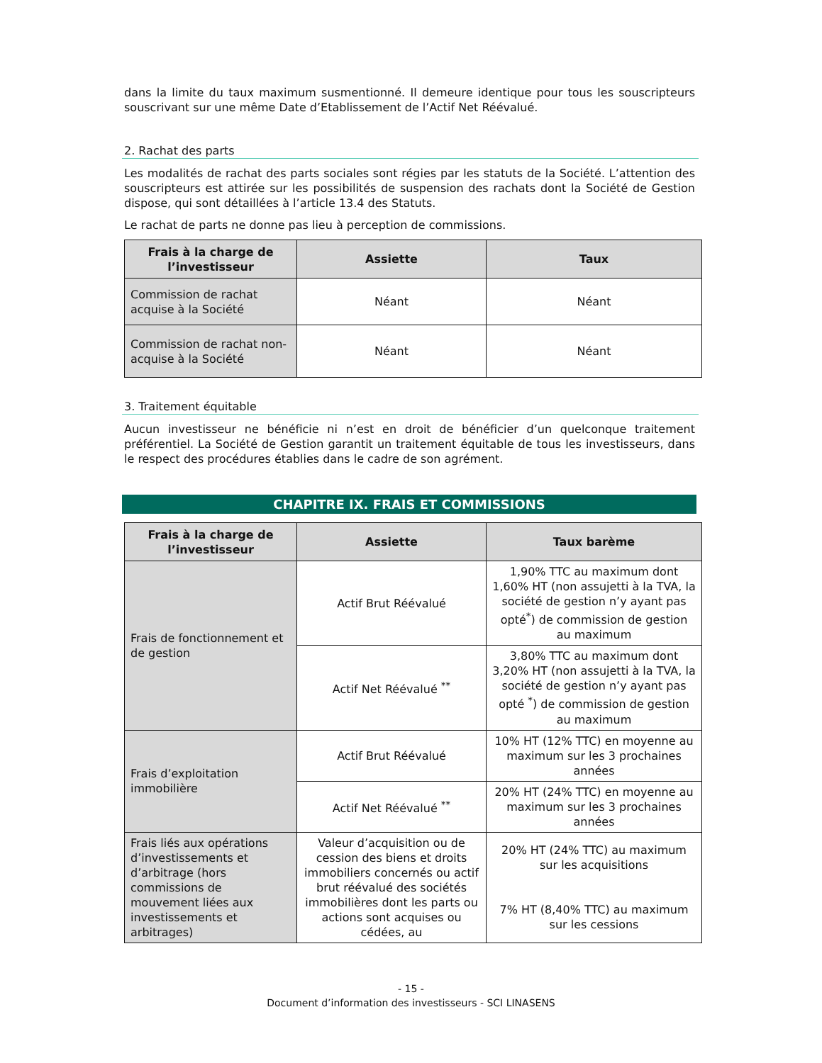dans la limite du taux maximum susmentionné. Il demeure identique pour tous les souscripteurs souscrivant sur une même Date d’Etablissement de l’Actif Net Réévalué.
2. Rachat des parts
Les modalités de rachat des parts sociales sont régies par les statuts de la Société. L’attention des souscripteurs est attirée sur les possibilités de suspension des rachats dont la Société de Gestion dispose, qui sont détaillées à l’article 13.4 des Statuts.
Le rachat de parts ne donne pas lieu à perception de commissions.
| Frais à la charge de l’investisseur | Assiette | Taux |
| --- | --- | --- |
| Commission de rachat acquise à la Société | Néant | Néant |
| Commission de rachat non-acquise à la Société | Néant | Néant |
3. Traitement équitable
Aucun investisseur ne bénéficie ni n’est en droit de bénéficier d’un quelconque traitement préférentiel. La Société de Gestion garantit un traitement équitable de tous les investisseurs, dans le respect des procédures établies dans le cadre de son agrément.
CHAPITRE IX. FRAIS ET COMMISSIONS
| Frais à la charge de l’investisseur | Assiette | Taux barème |
| --- | --- | --- |
| Frais de fonctionnement et de gestion | Actif Brut Réévalué | 1,90% TTC au maximum dont 1,60% HT (non assujetti à la TVA, la société de gestion n’y ayant pas opté<sup>*</sup>) de commission de gestion au maximum |
| | Actif Net Réévalué <sup>**</sup> | 3,80% TTC au maximum dont 3,20% HT (non assujetti à la TVA, la société de gestion n’y ayant pas opté <sup>*</sup>) de commission de gestion au maximum |
| Frais d’exploitation immobilière | Actif Brut Réévalué | 10% HT (12% TTC) en moyenne au maximum sur les 3 prochaines années |
| | Actif Net Réévalué <sup>**</sup> | 20% HT (24% TTC) en moyenne au maximum sur les 3 prochaines années |
| Frais liés aux opérations d’investissements et d’arbitrage (hors commissions de mouvement liées aux investissements et arbitrages) | Valeur d’acquisition ou de cession des biens et droits immobiliers concernés ou actif brut réévalué des sociétés immobilières dont les parts ou actions sont acquises ou cédées, au | 20% HT (24% TTC) au maximum sur les acquisitions 7% HT (8,40% TTC) au maximum sur les cessions |
- 15 -
Document d’information des investisseurs - SCI LINASENS